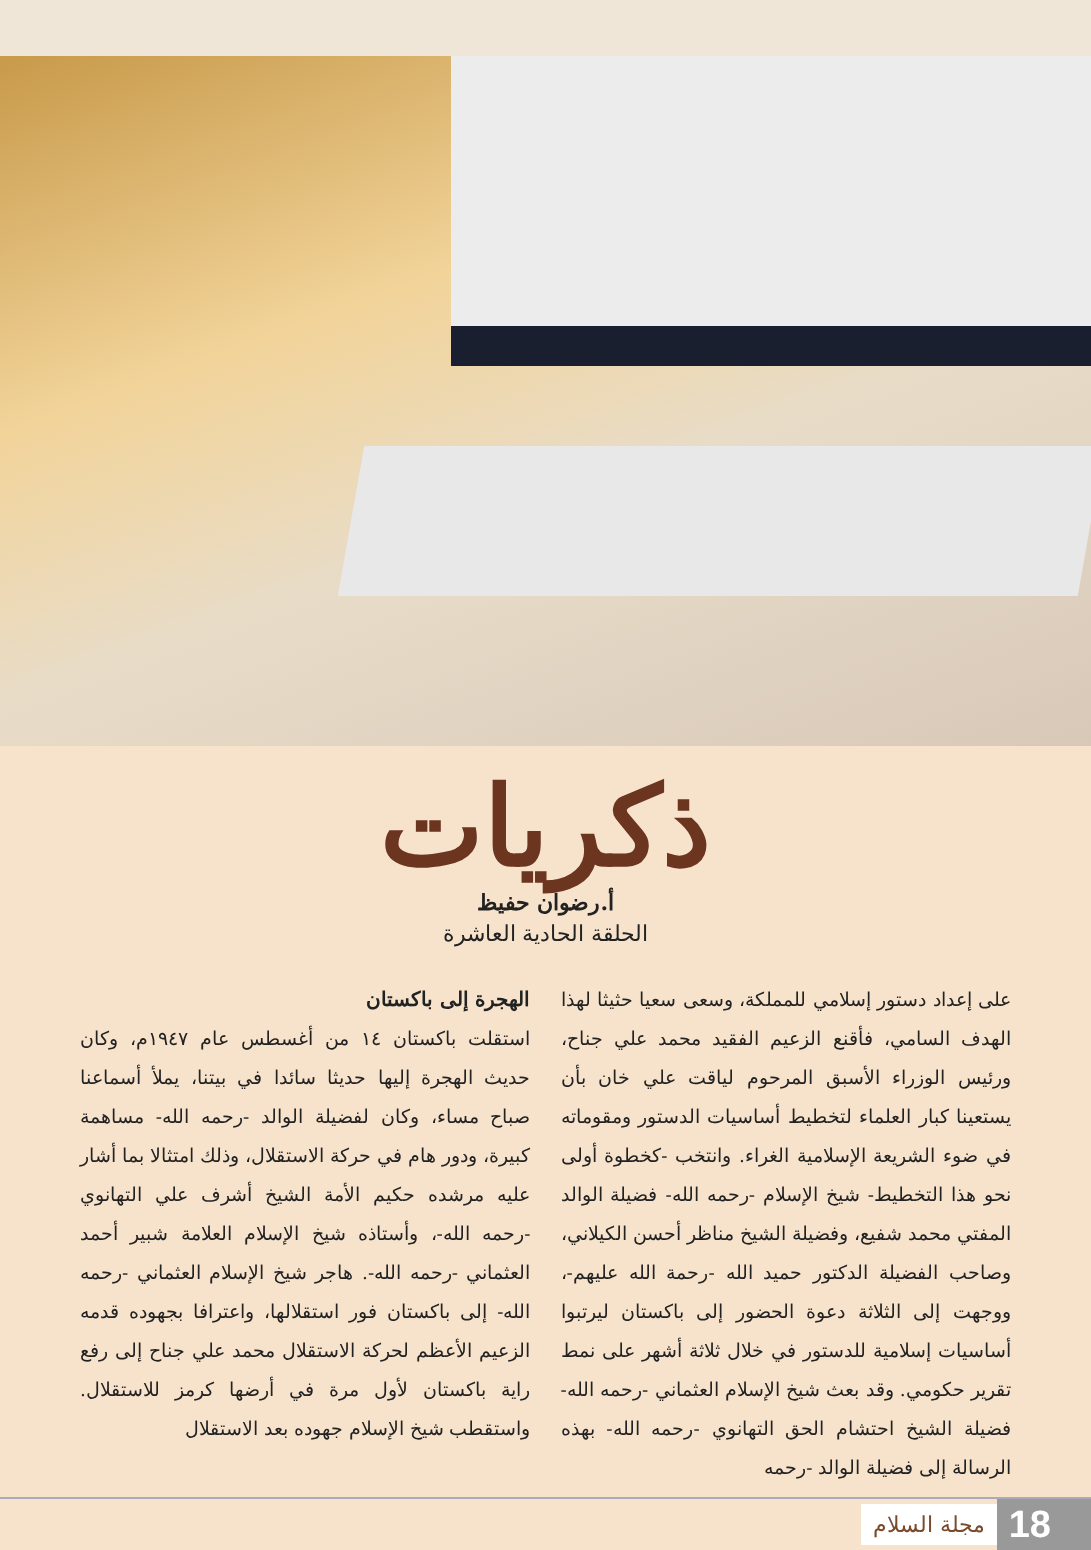ذكريات
أ.رضوان حفيظ
الحلقة الحادية العاشرة
الهجرة إلى باكستان
استقلت باكستان ١٤ من أغسطس عام ١٩٤٧م، وكان حديث الهجرة إليها حديثا سائدا في بيتنا، يملأ أسماعنا صباح مساء، وكان لفضيلة الوالد -رحمه الله- مساهمة كبيرة، ودور هام في حركة الاستقلال، وذلك امتثالا بما أشار عليه مرشده حكيم الأمة الشيخ أشرف علي التهانوي -رحمه الله-، وأستاذه شيخ الإسلام العلامة شبير أحمد العثماني -رحمه الله-. هاجر شيخ الإسلام العثماني -رحمه الله- إلى باكستان فور استقلالها، واعترافا بجهوده قدمه الزعيم الأعظم لحركة الاستقلال محمد علي جناح إلى رفع راية باكستان لأول مرة في أرضها كرمز للاستقلال. واستقطب شيخ الإسلام جهوده بعد الاستقلال
على إعداد دستور إسلامي للمملكة، وسعى سعيا حثيثا لهذا الهدف السامي، فأقنع الزعيم الفقيد محمد علي جناح، ورئيس الوزراء الأسبق المرحوم لياقت علي خان بأن يستعينا كبار العلماء لتخطيط أساسيات الدستور ومقوماته في ضوء الشريعة الإسلامية الغراء. وانتخب -كخطوة أولى نحو هذا التخطيط- شيخ الإسلام -رحمه الله- فضيلة الوالد المفتي محمد شفيع، وفضيلة الشيخ مناظر أحسن الكيلاني، وصاحب الفضيلة الدكتور حميد الله -رحمة الله عليهم-، ووجهت إلى الثلاثة دعوة الحضور إلى باكستان ليرتبوا أساسيات إسلامية للدستور في خلال ثلاثة أشهر على نمط تقرير حكومي. وقد بعث شيخ الإسلام العثماني -رحمه الله- فضيلة الشيخ احتشام الحق التهانوي -رحمه الله- بهذه الرسالة إلى فضيلة الوالد -رحمه
مجلة السلام 18